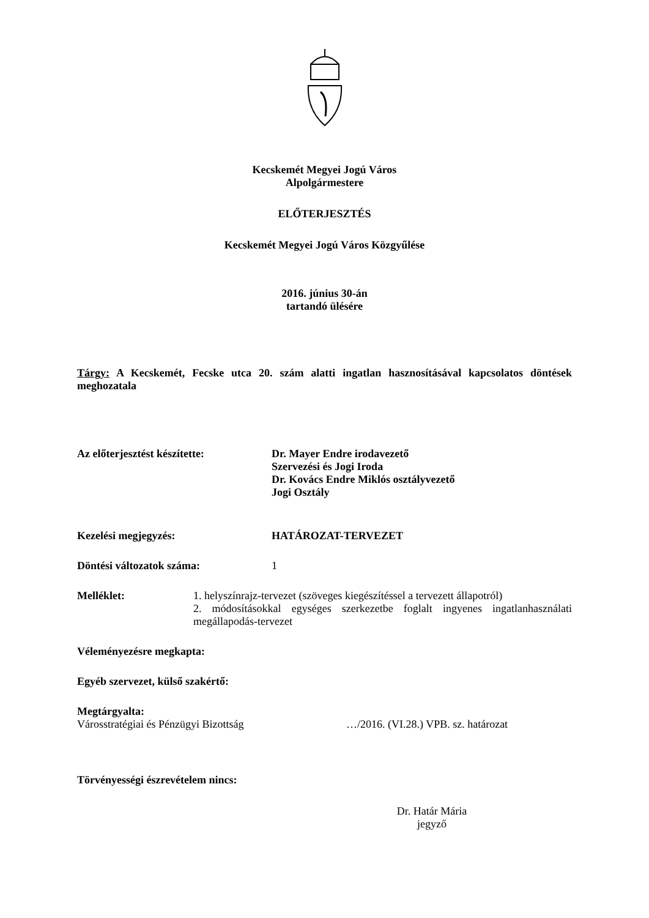Kecskemét Megyei Jogú Város
Alpolgármestere
ELŐTERJESZTÉS
Kecskemét Megyei Jogú Város Közgyűlése
2016. június 30-án
tartandó ülésére
Tárgy: A Kecskemét, Fecske utca 20. szám alatti ingatlan hasznosításával kapcsolatos döntések meghozatala
Az előterjesztést készítette: Dr. Mayer Endre irodavezető
Szervezési és Jogi Iroda
Dr. Kovács Endre Miklós osztályvezető
Jogi Osztály
Kezelési megjegyzés: HATÁROZAT-TERVEZET
Döntési változatok száma: 1
Melléklet: 1. helyszínrajz-tervezet (szöveges kiegészítéssel a tervezett állapotról)
2. módosításokkal egységes szerkezetbe foglalt ingyenes ingatlanhasználati megállapodás-tervezet
Véleményezésre megkapta:
Egyéb szervezet, külső szakértő:
Megtárgyalta:
Városstratégiai és Pénzügyi Bizottság …/2016. (VI.28.) VPB. sz. határozat
Törvényességi észrevételem nincs:
Dr. Határ Mária
jegyző